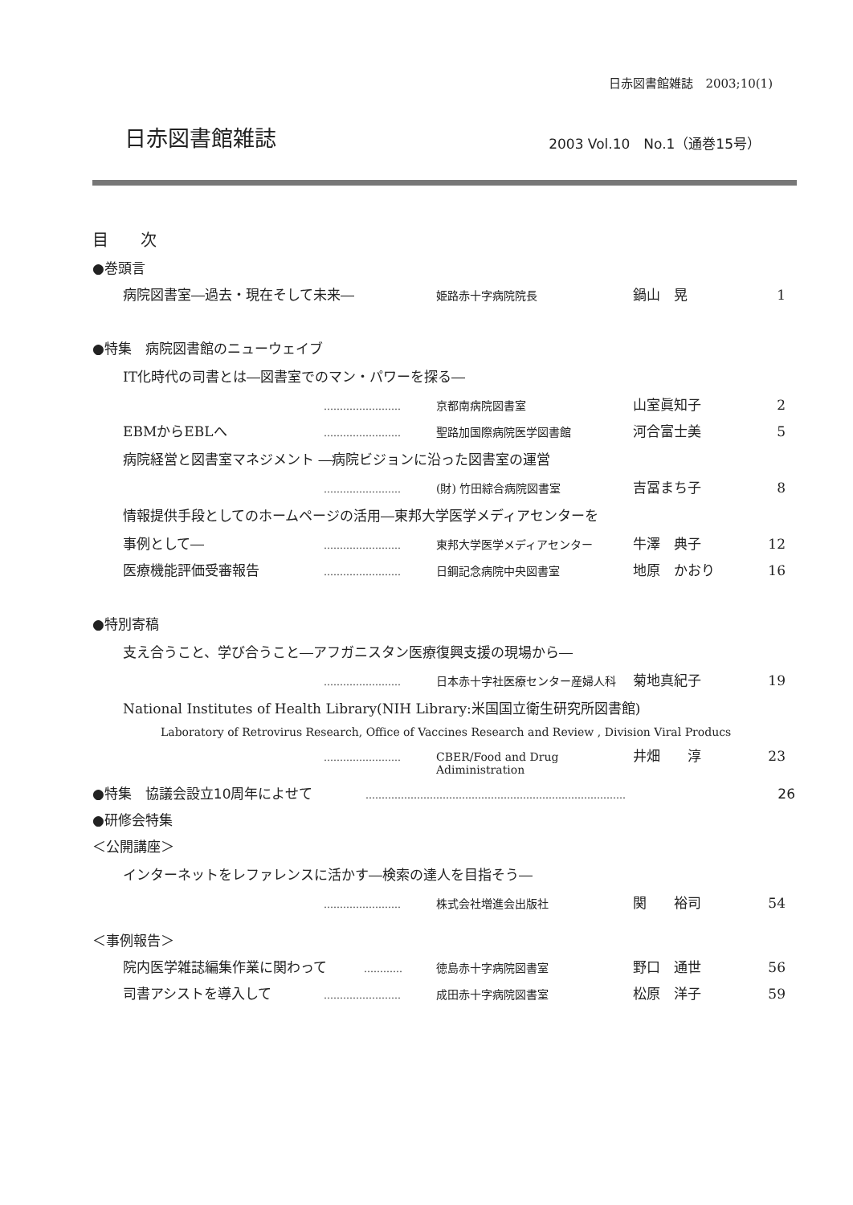日赤図書館雑誌　2003;10(1)
日赤図書館雑誌 2003 Vol.10　No.1（通巻15号）
目次
●巻頭言
病院図書室―過去・現在そして未来― 姫路赤十字病院院長 鍋山　晃 1
●特集　病院図書館のニューウェイブ
IT化時代の司書とは―図書室でのマン・パワーを探る―
…………………… 京都南病院図書室 山室眞知子 2
EBMからEBLへ …………………… 聖路加国際病院医学図書館 河合富士美 5
病院経営と図書室マネジメント ―病院ビジョンに沿った図書室の運営
…………………… (財) 竹田綜合病院図書室 吉冨まち子 8
情報提供手段としてのホームページの活用―東邦大学医学メディアセンターを
事例として― …………………… 東邦大学医学メディアセンター 牛澤　典子 12
医療機能評価受審報告 …………………… 日鋼記念病院中央図書室 地原　かおり 16
●特別寄稿
支え合うこと、学び合うこと―アフガニスタン医療復興支援の現場から―
…………………… 日本赤十字社医療センター産婦人科 菊地真紀子 19
National Institutes of Health Library(NIH Library:米国国立衛生研究所図書館)
Laboratory of Retrovirus Research, Office of Vaccines Research and Review , Division Viral Producs
…………………… CBER/Food and Drug Adiministration 井畑　　淳 23
●特集　協議会設立10周年によせて ……………………………………………………………………… 26
●研修会特集
＜公開講座＞
インターネットをレファレンスに活かす―検索の達人を目指そう―
…………………… 株式会社増進会出版社 関　　裕司 54
＜事例報告＞
院内医学雑誌編集作業に関わって ………… 徳島赤十字病院図書室 野口　通世 56
司書アシストを導入して …………………… 成田赤十字病院図書室 松原　洋子 59